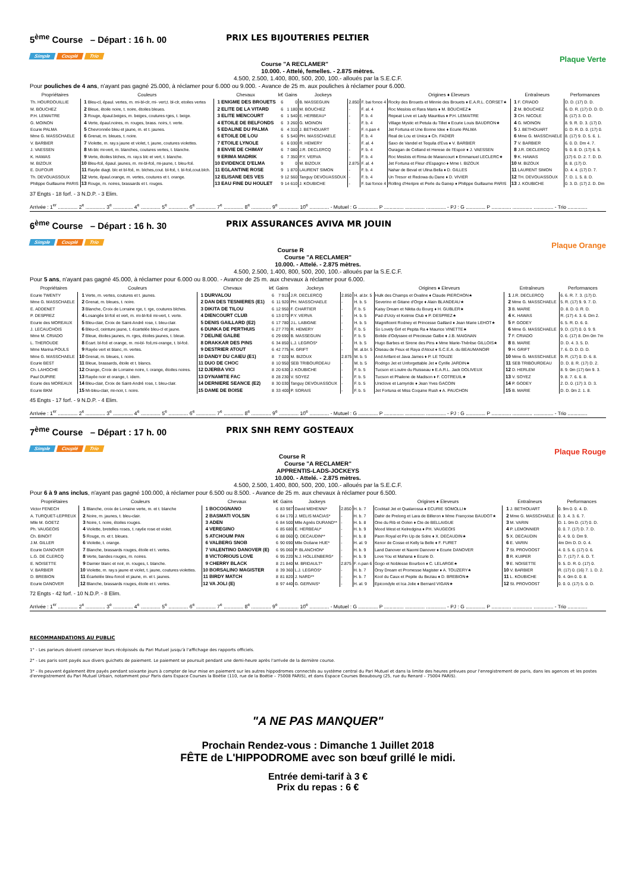5<sup>ème</sup> Course – Départ : 16 h. 00 PRIX LES BIJOUTERIES PELTIER
Simple Couplé Trio
Plaque Verte
Course "A RECLAMER"
10.000. - Attelé, femelles. - 2.875 mètres.
4.500, 2.500, 1.400, 800, 500, 200, 100.- alloués par la S.E.C.F.
Pour pouliches de 4 ans, n'ayant pas gagné 25.000, à réclamer pour 6.000 ou 9.000. - Avance de 25 m. aux pouliches à réclamer pour 6.000.
| Propriétaires | Couleurs | | Chevaux | | k€ | Gains | Jockeys | | | Origines ♦ Eleveurs | Entraîneurs | | Performances |
| --- | --- | --- | --- | --- | --- | --- | --- | --- | --- | --- | --- | --- | --- |
| Th. HOURDOUILLIE | 1 | Bleu-cl, épaul. vertes, m. mi-bl-clr, mi- vert,t. bl-clr, etoiles vertes | 1 | ENIGME DES BROUETS | 6 | 0 | B. MASSEGUIN | 2.850 | F. bai fonce 4 | Rocky des Brouets et Minnie des Brouets ♦ E.A.R.L. CORSET★ | 1 | F. CRIADO | D. D. (17) D. D. |
| M. BOUCHEZ | 2 | Bleue, étoile noire, t. noire, étoiles bleues. | 2 | ELITE DE LA VITARD | 6 | 1 180 | M. BOUCHEZ | - | F. al. 4 | Roc Meslois et Rara Maris ♦ M. BOUCHEZ★ | 2 | M. BOUCHEZ | 6. D. R. (17) D. D. D. |
| P.H. LEMAITRE | 3 | Rouge, épaul.beiges, m. beiges, coutures rges, t. beige. | 3 | ELITE MENCOURT | 6 | 1 540 | E. HERBEAU* | - | F. b. 4 | Repeat Love et Lady Mauritius ♦ P.H. LEMAITRE | 3 | CH. NICOLE | 8. (17) 3. D. D. |
| G. MOINON | 4 | Verte, épaul.noires, m. rouges, brass. noirs, t. verte. | 4 | ETOILE DE BELFONDS | 6 | 3 260 | G. MOINON | - | F. b. 4 | Village Mystic et Petula du Tillet ♦ Ecurie Louis BAUDRON★ | 4 | G. MOINON | 8. 9. R. D. 3. (17) D. |
| Ecurie PALMA | 5 | Chevronnée bleu et jaune, m. et t. jaunes. | 5 | EDALINE DU PALMA | 6 | 4 310 | J. BETHOUART | - | F. n.pan 4 | Jet Fortuna et Une Bonne Idee ♦ Ecurie PALMA | 5 | J. BETHOUART | 0. D. R. D. 0. (17) 0. |
| Mme G. MASSCHAELE | 6 | Grenat, m. bleues, t. noire. | 6 | ETOILE DE LOU | 6 | 5 540 | PH. MASSCHAELE | - | F. b. 4 | Real de Lou et Unica ♦ Ch. FADIER | 6 | Mme G. MASSCHAELE | 8. (17) 9. D. 5. 6. 1. |
| V. BARBIER | 7 | Violette, m. ray.s jaune et violet, t. jaune, coutures violettes. | 7 | ETOILE LYNOLE | 6 | 6 030 | R. HEMERY | - | F. al. 4 | Saxo de Vandel et Tequila d'Eva ♦ V. BARBIER | 7 | V. BARBIER | 6. 0. D. Dm 4. 7. |
| J. VAESSEN | 8 | Mi-blc mi-vert, m. blanches, coutures vertes, t. blanche. | 8 | ENVIE DE CHIMAY | 6 | 7 080 | J.R. DECLERCQ | - | F. b. 4 | Ouragan de Celland et Herese de l'Espoir ♦ J. VAESSEN | 8 | J.R. DECLERCQ | 9. 0. 8. D. (17) 6. 5. |
| K. HAWAS | 9 | Verte, étoiles blches, m. ray.s blc et vert, t. blanche. | 9 | ERIMA MADRIK | 6 | 7 350 | P.Y. VERVA | - | F. b. 4 | Roc Meslois et Rima de Marancourt ♦ Emmanuel LECLERC★ | 9 | K. HAWAS | (17) 6. D. 2. 7. D. D. |
| M. BIZOUX | 10 | Bleu-fcé, épaul. jaunes, m. mi-bl-fcé, mi-jaune, t. bleu-fcé. | 10 | EVIDENCE D'ELMA | 9 | 0 | M. BIZOUX | 2.875 | F. al. 4 | Jet Fortuna et Fleur d'Espagno ♦ Mme I. BIZOUX | 10 | M. BIZOUX | 8. 8. (17) D. |
| E. DUFOUR | 11 | Rayée diagt. blc et bl-fcé, m. blches,cout. bl-fcé, t. bl-fcé,cout.blch. | 11 | EGLANTINE ROSE | 9 | 1 870 | LAURENT SIMON | - | F. b. 4 | Nahar de Beval et Ulina Bella ♦ D. GILLES | 11 | LAURENT SIMON | D. 4. 4. (17) D. 7. |
| Th. DEVOUASSOUX | 12 | Verte, épaul.orange, m. vertes, coutures et t. orange. | 12 | ELISANE DES VES | 9 | 12 560 | Tanguy DEVOUASSOUX | - | F. b. 4 | Un Tresor et Redowa du Dane ♦ D. VIVIER | 12 | TH. DEVOUASSOUX | 7. D. 1. 5. 8. D. |
| Philippe Guillaume PARIS | 13 | Rouge, m. noires, brassards et t. rouges. | 13 | EAU FINE DU HOULET | 9 | 14 610 | J. KOUBICHE | - | F. bai fonce 4 | Rolling d'Heripre et Perle du Ganep ♦ Philippe Guillaume PARIS | 13 | J. KOUBICHE | 0. 3. D. (17) 2. D. Dm |
37 Engts - 18 forf. - 3 N.D.P. - 3 Elim.
Arrivée : 1<sup>er</sup> .............. 2<sup>e</sup> .............. 3<sup>e</sup> .............. 4<sup>e</sup> .............. 5<sup>e</sup> .............. 6<sup>e</sup> .............. 7<sup>e</sup> .............. 8<sup>e</sup> .............. 9<sup>e</sup> .............. 10<sup>e</sup> .............. - Mutuel : G .............. P .............. .............. .............. - PJ : G .............. P .............. .............. .............. - Trio ..............
6<sup>ème</sup> Course – Départ : 16 h. 30 PRIX ASSURANCES AVIVA MR JOUIN
Simple Couplé Trio
Plaque Orange
Course R
Course "A RECLAMER"
10.000. - Attelé. - 2.875 mètres.
4.500, 2.500, 1.400, 800, 500, 200, 100.- alloués par la S.E.C.F.
Pour 5 ans, n'ayant pas gagné 45.000, à réclamer pour 6.000 ou 8.000. - Avance de 25 m. aux chevaux à réclamer pour 6.000.
| Propriétaires | Couleurs | | Chevaux | | k€ | Gains | Jockeys | | | Origines ♦ Eleveurs | Entraîneurs | | Performances |
| --- | --- | --- | --- | --- | --- | --- | --- | --- | --- | --- | --- | --- | --- |
| Ecurie TWENTY | 1 | Verte, m. vertes, coutures et t. jaunes. | 1 | DURVALOU | 6 | 7 915 | J.R. DECLERCQ | 2.850 | H. al.br. 5 | Hulk des Champs et Ovaline ♦ Claude PIERCHON★ | 1 | J.R. DECLERCQ | 6. 6. R. 7. 3. (17) D. |
| Mme G. MASSCHAELE | 2 | Grenat, m. bleues, t. noire. | 2 | DAN DES TESNIERES (E1) | 6 | 11 920 | PH. MASSCHAELE | - | H. b. 5 | Severino et Gitane d'Orge ♦ Alain BLANDEAU★ | 2 | Mme G. MASSCHAELE | 5. R. (17) 9. 9. 7. D. |
| E. ADDENET | 3 | Blanche, Croix de Lorraine rge, t. rge, coutures blches. | 3 | DIKITA DE TILOU | 6 | 12 950 | F. CHARTIER | - | F. b. 5 | Kaisy Dream et Nikita du Bourg ♦ H. GUBLER★ | 3 | B. MARIE | D. 8. D. 0. R. D. |
| P. DESPREZ | 4 | Losangée bl-fcé et vert, m. mi-bl-fcé mi-vert, t. verte. | 4 | DIENCOURT CLUB | 6 | 13 070 | P.Y. VERVA | - | H. b. 5 | Pad d'Urzy et Ketmie Club ♦ P. DESPREZ★ | 4 | K. HAWAS | R. (17) 4. 3. 6. Dm 2. |
| Ecurie des MOREAUX | 5 | Bleu-clair, Croix de Saint-André rose, t. bleu-clair. | 5 | DENIS GAILLARD (E2) | 6 | 17 780 | J.L. LABIGNE | - | H. b. 5 | Magnificent Rodney et Princesse Gaillard ♦ Jean Marie LEHOT★ | 5 | P. GODEY | 6. 5. R. D. 6. 0. |
| J. LECAUCHOIS | 6 | Bleu-cl, ceinture jaune, t. écartelée bleu-cl et jaune. | 6 | DUNKA DE PERTHUIS | 6 | 27 770 | R. HEMERY | - | F. b. 5 | So Lovely Girl et Pepita Ra ♦ Maurice VINETTE★ | 6 | Mme G. MASSCHAELE | 9. D. (17) 0. 0. 9. 9. |
| Mme M. CRIADO | 7 | Bleue, étoiles jaunes, m. rges, étoiles jaunes, t. bleue. | 7 | DELINE GALBE | 6 | 29 690 | B. MASSEGUIN | - | F. b. 5 | Bolide d'Odyssee et Precieuse Galbe ♦ J.B. MAIGNAN | 7 | F. CRIADO | 0. 6. (17) 8. Dm 0m 7m |
| L. THEROUDE | 8 | Écart. bl-fcé et orange, m. mi-bl- fcé,mi-orange, t. bl-fcé. | 8 | DRAKKAR DES PINS | 6 | 34 850 | L.J. LEGROS* | - | H. b. 5 | Hugo Barbes et Sirene des Pins ♦ Mme Marie-Thérèse GILLOIS★ | 8 | B. MARIE | D. D. 4. 3. 5. D. |
| Mme Marina POULS | 9 | Rayée vert et blanc, m. vertes. | 9 | DESTRIER ATOUT | 6 | 42 775 | H. GRIFT | - | M. al.br. 5 | Oiseau de Feux et Raya d'Atout ♦ S.C.E.A. du BEAUMANOIR | 9 | H. GRIFT | 7. 6. D. D. D. D. |
| Mme G. MASSCHAELE | 10 | Grenat, m. bleues, t. noire. | 10 | DANDY DU CAIEU (E1) | 8 | 7 020 | M. BIZOUX | 2.875 | M. b. 5 | And Arifant et Java James ♦ P. LE TOUZE | 10 | Mme G. MASSCHAELE | 9. R. (17) 0. D. 6. 8. |
| Ecurie BEST | 11 | Bleue, brassards, étoile et t. blancs. | 11 | DUO DE CHOC | 8 | 10 950 | SEB TRIBOURDEAU | - | M. b. 5 | Rodrigo Jet et Unforgettable Jet ♦ Cyrille JARDIN★ | 11 | SEB TRIBOURDEAU | D. D. 8. R. (17) D. 2. |
| Ch. LAHOCHE | 12 | Orange, Croix de Lorraine noire, t. orange, étoiles noires. | 12 | DJERBA VICI | 8 | 20 630 | J. KOUBICHE | - | F. b. 5 | Tucson et Loutre du Ruisseau ♦ E.A.R.L. Jack DOLIVEUX | 12 | D. HERLEM | 8. 9. 0m (17) 6m 9. 3. |
| Paul DUPIRE | 13 | Rayée noir et orange, t. idem. | 13 | DYNAMITE FAC | 8 | 28 230 | V. SOYEZ | - | F. b. 5 | Tucson et Phalene de Madison ♦ F. COTREUIL★ | 13 | V. SOYEZ | 9. 8. 7. 6. 6. 8. |
| Ecurie des MOREAUX | 14 | Bleu-clair, Croix de Saint-André rose, t. bleu-clair. | 14 | DERNIERE SEANCE (E2) | 8 | 30 030 | Tanguy DEVOUASSOUX | - | F. b. 5 | Uniclove et Lamyride ♦ Jean Yves GACOIN | 14 | P. GODEY | 2. D. 0. (17) 3. D. 3. |
| Ecurie BKM | 15 | Mi-bleu-clair, mi-noir, t. noire. | 15 | DAME DE BOISE | 8 | 33 400 | P. SORAIS | - | F. b. 5 | Jet Fortuna et Miss Coquine Rush ♦ A. PAUCHON | 15 | B. MARIE | D. D. 0m 2. 1. 8. |
45 Engts - 17 forf. - 9 N.D.P. - 4 Elim.
Arrivée : 1<sup>er</sup> .............. 2<sup>e</sup> .............. 3<sup>e</sup> .............. 4<sup>e</sup> .............. 5<sup>e</sup> .............. 6<sup>e</sup> .............. 7<sup>e</sup> .............. 8<sup>e</sup> .............. 9<sup>e</sup> .............. 10<sup>e</sup> .............. - Mutuel : G .............. P .............. .............. .............. - PJ : G .............. P .............. .............. .............. - Trio ..............
7<sup>ème</sup> Course – Départ : 17 h. 00 PRIX SNH REMY GOSTEAUX
Simple Couplé Trio
Plaque Rouge
Course R
Course "A RECLAMER"
APPRENTIS-LADS-JOCKEYS
10.000. - Attelé. - 2.875 mètres.
4.500, 2.500, 1.400, 800, 500, 200, 100.- alloués par la S.E.C.F.
Pour 6 à 9 ans inclus, n'ayant pas gagné 100.000, à réclamer pour 6.500 ou 8.500. - Avance de 25 m. aux chevaux à réclamer pour 6.500.
| Propriétaires | Couleurs | | Chevaux | | k€ | Gains | Jockeys | | | Origines ♦ Eleveurs | Entraîneurs | | Performances |
| --- | --- | --- | --- | --- | --- | --- | --- | --- | --- | --- | --- | --- | --- |
| Victor FENECH | 1 | Blanche, croix de Lorraine verte, m. et t. blanche | 1 | BOCOGNANO | 6 | 83 987 | David MEHENNI* | 2.850 | H. b. 7 | Cocktail Jet et Qualarossa ♦ ECURIE SOMOLLI★ | 1 | J. BETHOUART | 0. 9m 0. 0. 4. D. |
| A. TURQUET-LEPREUX | 2 | Noire, m. jaunes, t. bleu-clair. | 2 | BASMATI VOLSIN | 6 | 84 170 | J. MELIS MACIAS* | - | H. b. 7 | Dahir de Prelong et Lara de Billeron ♦ Mme Françoise BAUDOT★ | 2 | Mme G. MASSCHAELE | 0. 3. 4. 3. 6. 7. |
| Mlle M. GOETZ | 3 | Noire, t. noire, étoiles rouges. | 3 | ADEN | 6 | 84 500 | Mlle Agnès DURAND** | - | H. b. 8 | One du Rib et Oolen ♦ Cte de BELLAIGUE | 3 | M. VARIN | D. 1. 0m D. (17) 0. D. |
| Ph. VAUGEOIS | 4 | Violette, bretelles roses, t. rayée rose et violet. | 4 | VEREGINO | 6 | 85 680 | E. HERBEAU* | - | H. b. 9 | Mood West et Kelredgina ♦ PH. VAUGEOIS | 4 | P. LEMONNIER | 0. 0. 7. (17) D. 7. D. |
| Ch. BINOIT | 5 | Rouge, m. et t. bleues. | 5 | ATCHOUM PAN | 6 | 88 060 | Q. DECAUDIN** | - | H. b. 8 | Paon Royal et Pin Up de Solre ♦ X. DECAUDIN★ | 5 | X. DECAUDIN | 0. 4. 9. 0. Dm 9. |
| J.M. GILLER | 6 | Violette, t. orange. | 6 | VALBERG SNOB | 6 | 90 690 | Mlle Océane HUE* | - | H. al. 9 | Kenor de Cosse et Kelly la Belle ♦ F. FURET | 6 | E. VARIN | 4m Dm D. D. 0. 4. |
| Ecurie DANOVER | 7 | Blanche, brassards rouges, étoile et t. vertes. | 7 | VALENTINO DANOVER (E) | 6 | 95 060 | P. BLANCHON* | - | H. b. 9 | Land Danover et Naomi Danover ♦ Ecurie DANOVER | 7 | St. PROVOOST | 4. 0. 5. 6. (17) 0. 6. |
| L.G. DE CLERCQ | 8 | Verte, bandes rouges, m. noires. | 8 | VICTORIOUS LOVE | 6 | 95 220 | N.J. HOLLENBERG* | - | H. b. 9 | Love You et Mahana ♦ Ecurie D. | 8 | R. KUIPER | D. 7. (17) 7. 6. D. T. |
| E. NOISETTE | 9 | Damier blanc et noir, m. rouges, t. blanche. | 9 | CHERRY BLACK | 8 | 21 840 | M. BRIDAULT* | 2.875 | F. n.pan 6 | Gogo et Noblesse Bourbon ♦ C. LELARGE★ | 9 | E. NOISETTE | 9. 5. D. R. 0. (17) 0. |
| V. BARBIER | 10 | Violette, m. ray.s jaune et violet, t. jaune, coutures violettes. | 10 | BORSALINO MAGISTER | 8 | 39 360 | L.J. LEGROS* | - | H. b. 7 | Orsy Dream et Promesse Magister ♦ A. TOUZERY★ | 10 | V. BARBIER | R. (17) 0. (16) 7. 1. D. 2. |
| D. BREBION | 11 | Écartelée bleu-foncé et jaune, m. et t. jaunes. | 11 | BIRDY MATCH | 8 | 81 820 | J. NARD** | - | H. b. 7 | Kool du Caux et Pepite du Beziau ♦ D. BREBION★ | 11 | L. KOUBICHE | 9. 4. 0m 0. 0. 8. |
| Ecurie DANOVER | 12 | Blanche, brassards rouges, étoile et t. vertes. | 12 | VA JOLI (E) | 8 | 97 440 | G. GERVAIS* | - | H. al. 9 | Epicondyle et Ica Jolie ♦ Bernard VIGAN★ | 12 | St. PROVOOST | 0. 0. 0. (17) 5. 0. D. |
72 Engts - 42 forf. - 10 N.D.P. - 8 Elim.
Arrivée : 1<sup>er</sup> .............. 2<sup>e</sup> .............. 3<sup>e</sup> .............. 4<sup>e</sup> .............. 5<sup>e</sup> .............. 6<sup>e</sup> .............. 7<sup>e</sup> .............. 8<sup>e</sup> .............. 9<sup>e</sup> .............. 10<sup>e</sup> .............. - Mutuel : G .............. P .............. .............. .............. - PJ : G .............. P .............. .............. .............. - Trio ..............
RECOMMANDATIONS AU PUBLIC
1° - Les parieurs doivent conserver leurs récépissés du Pari Mutuel jusqu'à l'affichage des rapports officiels.
2° - Les paris sont payés aux divers guichets de paiement. Le paiement se poursuit pendant une demi-heure après l'arrivée de la dernière course.
3° - Ils peuvent également être payés pendant soixante jours à compter de leur mise en paiement sur les autres hippodromes connectés au système central du Pari Mutuel et dans la limite des heures prévues pour l'enregistrement de paris, dans les agences et les postes d'enregistrement du Pari Mutuel Urbain, notamment pour Paris dans Espace Courses la Boétie (110, rue de la Boétie – 75008 PARIS), et dans Espace Courses Beaubourg (25, rue du Renard – 75004 PARIS).
"A NE PAS MANQUER"
Prochain Rendez-vous : Dimanche 1 Juillet 2018
FÊTE de L'HIPPODROME avec son bœuf grillé le midi.
Entrée demi-tarif à 3 €
Prix du repas : 6 €